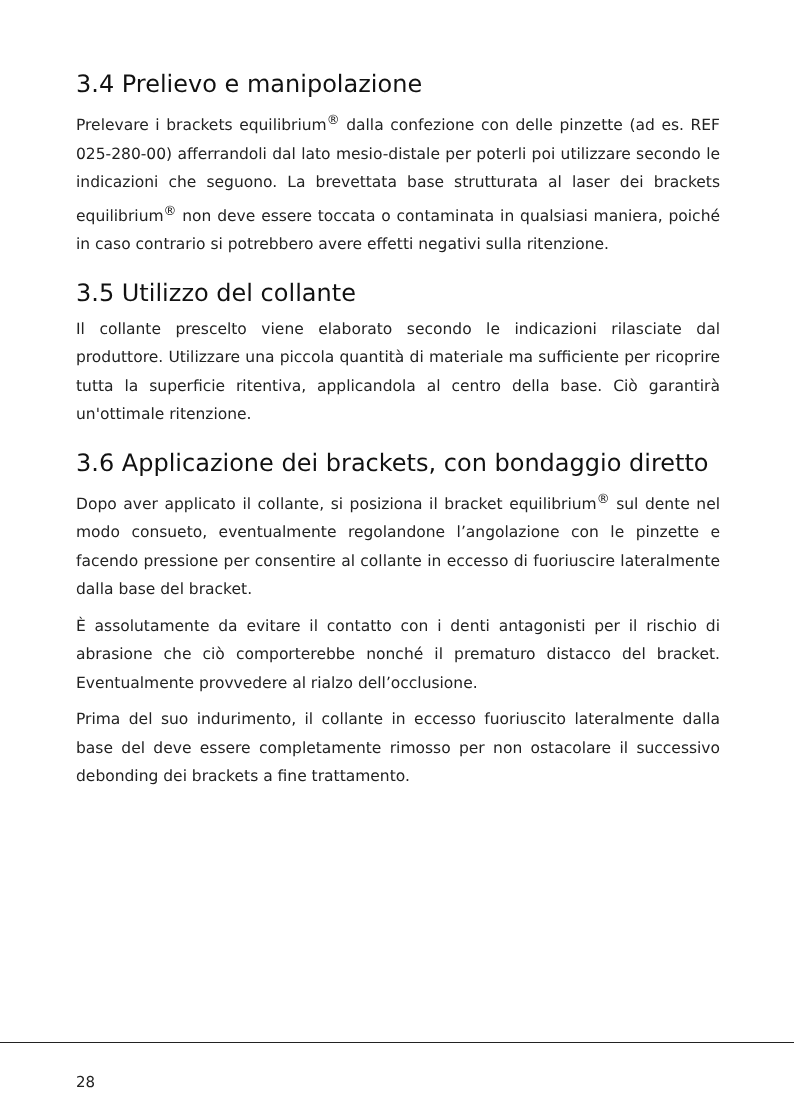3.4 Prelievo e manipolazione
Prelevare i brackets equilibrium<sup>®</sup> dalla confezione con delle pinzette (ad es. REF 025-280-00) afferrandoli dal lato mesio-distale per poterli poi utilizzare secondo le indicazioni che seguono. La brevettata base strutturata al laser dei brackets equilibrium<sup>®</sup> non deve essere toccata o contaminata in qualsiasi maniera, poiché in caso contrario si potrebbero avere effetti negativi sulla ritenzione.
3.5 Utilizzo del collante
Il collante prescelto viene elaborato secondo le indicazioni rilasciate dal produttore. Utilizzare una piccola quantità di materiale ma sufficiente per ricoprire tutta la superficie ritentiva, applicandola al centro della base. Ciò garantirà un'ottimale ritenzione.
3.6 Applicazione dei brackets, con bondaggio diretto
Dopo aver applicato il collante, si posiziona il bracket equilibrium<sup>®</sup> sul dente nel modo consueto, eventualmente regolandone l’angolazione con le pinzette e facendo pressione per consentire al collante in eccesso di fuoriuscire lateralmente dalla base del bracket.
È assolutamente da evitare il contatto con i denti antagonisti per il rischio di abrasione che ciò comporterebbe nonché il prematuro distacco del bracket. Eventualmente provvedere al rialzo dell’occlusione.
Prima del suo indurimento, il collante in eccesso fuoriuscito lateralmente dalla base del deve essere completamente rimosso per non ostacolare il successivo debonding dei brackets a fine trattamento.
28